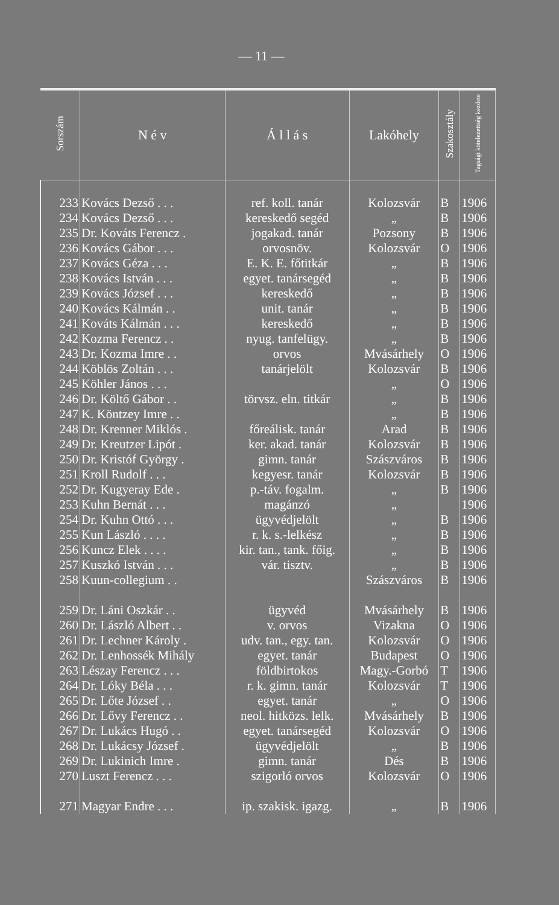— 11 —
| Sorszám | N é v | Á l l á s | Lakóhely | Szakosztály | Tagsági kötelezettség kezdete |
| --- | --- | --- | --- | --- | --- |
| 233 | Kovács Dezső . . . | ref. koll. tanár | Kolozsvár | B | 1906 |
| 234 | Kovács Dezső . . . | kereskedő segéd | „ | B | 1906 |
| 235 | Dr. Kováts Ferencz . | jogakad. tanár | Pozsony | B | 1906 |
| 236 | Kovács Gábor . . . | orvosnöv. | Kolozsvár | O | 1906 |
| 237 | Kovács Géza . . . | E. K. E. főtitkár | „ | B | 1906 |
| 238 | Kovács István . . . | egyet. tanársegéd | „ | B | 1906 |
| 239 | Kovács József . . . | kereskedő | „ | B | 1906 |
| 240 | Kovács Kálmán . . | unit. tanár | „ | B | 1906 |
| 241 | Kováts Kálmán . . . | kereskedő | „ | B | 1906 |
| 242 | Kozma Ferencz . . | nyug. tanfelügy. | „ | B | 1906 |
| 243 | Dr. Kozma Imre . . | orvos | Mvásárhely | O | 1906 |
| 244 | Köblös Zoltán . . . | tanárjelölt | Kolozsvár | B | 1906 |
| 245 | Köhler János . . . | | „ | O | 1906 |
| 246 | Dr. Költő Gábor . . | törvsz. eln. titkár | „ | B | 1906 |
| 247 | K. Köntzey Imre . . | | „ | B | 1906 |
| 248 | Dr. Krenner Miklós . | főreálisk. tanár | Arad | B | 1906 |
| 249 | Dr. Kreutzer Lipót . | ker. akad. tanár | Kolozsvár | B | 1906 |
| 250 | Dr. Kristóf György . | gimn. tanár | Szászváros | B | 1906 |
| 251 | Kroll Rudolf . . . | kegyesr. tanár | Kolozsvár | B | 1906 |
| 252 | Dr. Kugyeray Ede . | p.-táv. fogalm. | „ | B | 1906 |
| 253 | Kuhn Bernát . . . | magánzó | „ | | 1906 |
| 254 | Dr. Kuhn Ottó . . . | ügyvédjelölt | „ | B | 1906 |
| 255 | Kun László . . . . | r. k. s.-lelkész | „ | B | 1906 |
| 256 | Kuncz Elek . . . . | kir. tan., tank. főig. | „ | B | 1906 |
| 257 | Kuszkó István . . . | vár. tisztv. | „ | B | 1906 |
| 258 | Kuun-collegium . . | | Szászváros | B | 1906 |
| 259 | Dr. Láni Oszkár . . | ügyvéd | Mvásárhely | B | 1906 |
| 260 | Dr. László Albert . . | v. orvos | Vizakna | O | 1906 |
| 261 | Dr. Lechner Károly . | udv. tan., egy. tan. | Kolozsvár | O | 1906 |
| 262 | Dr. Lenhossék Mihály | egyet. tanár | Budapest | O | 1906 |
| 263 | Lészay Ferencz . . . | földbirtokos | Magy.-Gorbó | T | 1906 |
| 264 | Dr. Lóky Béla . . . | r. k. gimn. tanár | Kolozsvár | T | 1906 |
| 265 | Dr. Lőte József . . | egyet. tanár | „ | O | 1906 |
| 266 | Dr. Lővy Ferencz . . | neol. hitközs. lelk. | Mvásárhely | B | 1906 |
| 267 | Dr. Lukács Hugó . . | egyet. tanársegéd | Kolozsvár | O | 1906 |
| 268 | Dr. Lukácsy József . | ügyvédjelölt | „ | B | 1906 |
| 269 | Dr. Lukinich Imre . | gimn. tanár | Dés | B | 1906 |
| 270 | Luszt Ferencz . . . | szigorló orvos | Kolozsvár | O | 1906 |
| 271 | Magyar Endre . . . | ip. szakisk. igazg. | „ | B | 1906 |